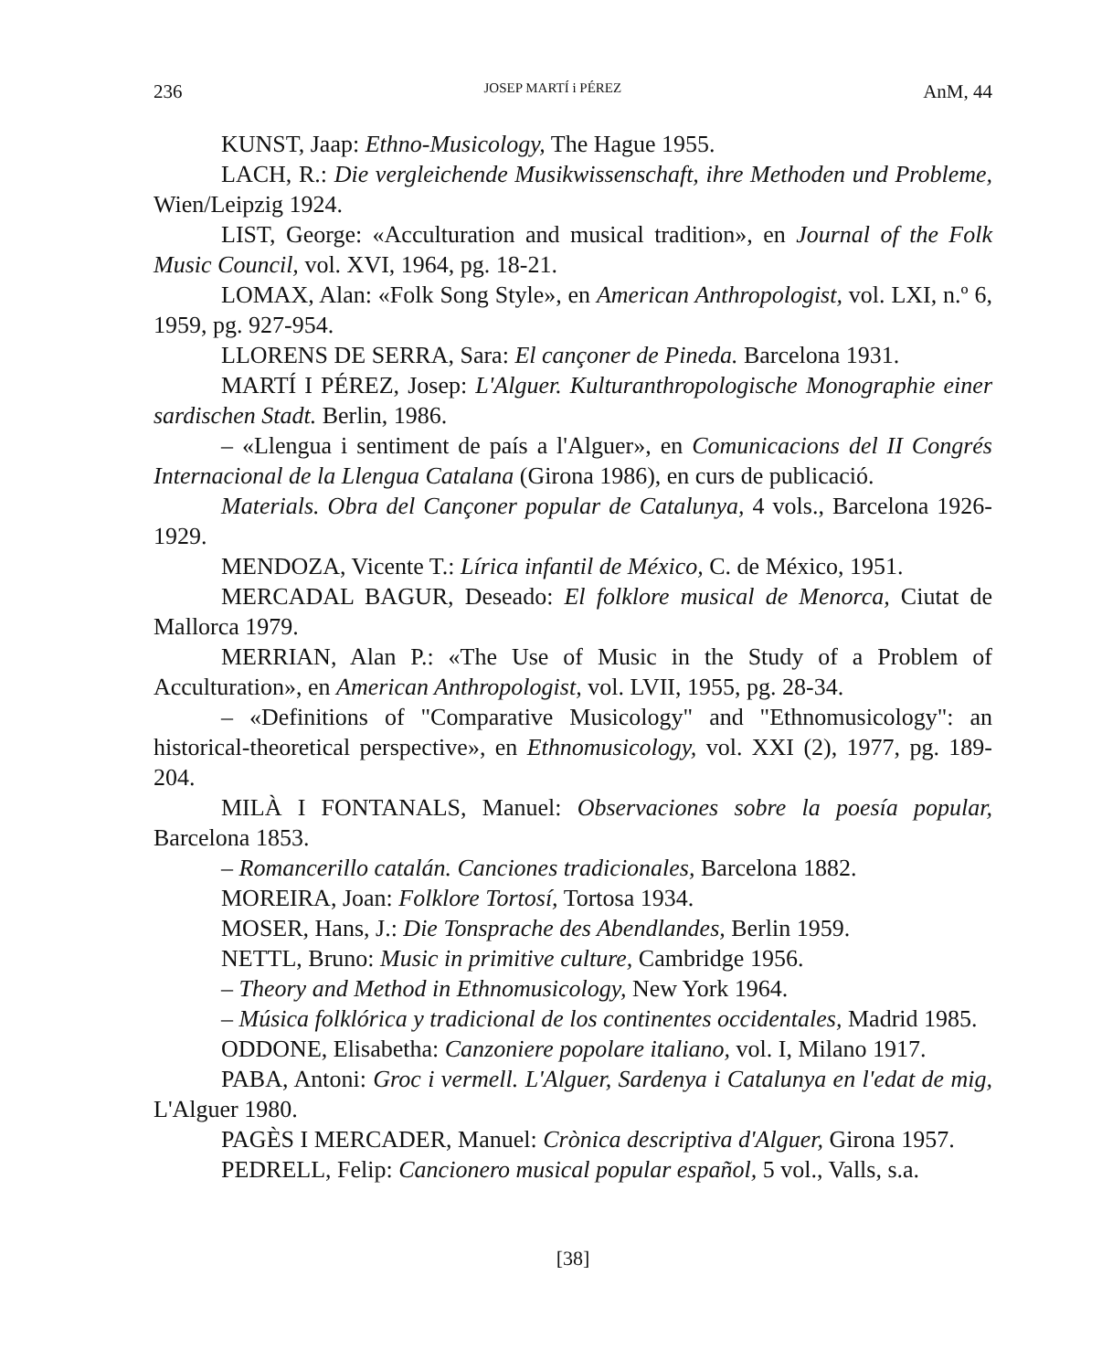236 JOSEP MARTÍ i PÉREZ AnM, 44
KUNST, Jaap: Ethno-Musicology, The Hague 1955.
LACH, R.: Die vergleichende Musikwissenschaft, ihre Methoden und Probleme, Wien/Leipzig 1924.
LIST, George: «Acculturation and musical tradition», en Journal of the Folk Music Council, vol. XVI, 1964, pg. 18-21.
LOMAX, Alan: «Folk Song Style», en American Anthropologist, vol. LXI, n.º 6, 1959, pg. 927-954.
LLORENS DE SERRA, Sara: El cançoner de Pineda. Barcelona 1931.
MARTÍ I PÉREZ, Josep: L'Alguer. Kulturanthropologische Monographie einer sardischen Stadt. Berlin, 1986.
– «Llengua i sentiment de país a l'Alguer», en Comunicacions del II Congrés Internacional de la Llengua Catalana (Girona 1986), en curs de publicació.
Materials. Obra del Cançoner popular de Catalunya, 4 vols., Barcelona 1926-1929.
MENDOZA, Vicente T.: Lírica infantil de México, C. de México, 1951.
MERCADAL BAGUR, Deseado: El folklore musical de Menorca, Ciutat de Mallorca 1979.
MERRIAN, Alan P.: «The Use of Music in the Study of a Problem of Acculturation», en American Anthropologist, vol. LVII, 1955, pg. 28-34.
– «Definitions of "Comparative Musicology" and "Ethnomusicology": an historical-theoretical perspective», en Ethnomusicology, vol. XXI (2), 1977, pg. 189-204.
MILÀ I FONTANALS, Manuel: Observaciones sobre la poesía popular, Barcelona 1853.
– Romancerillo catalán. Canciones tradicionales, Barcelona 1882.
MOREIRA, Joan: Folklore Tortosí, Tortosa 1934.
MOSER, Hans, J.: Die Tonsprache des Abendlandes, Berlin 1959.
NETTL, Bruno: Music in primitive culture, Cambridge 1956.
– Theory and Method in Ethnomusicology, New York 1964.
– Música folklórica y tradicional de los continentes occidentales, Madrid 1985.
ODDONE, Elisabetha: Canzoniere popolare italiano, vol. I, Milano 1917.
PABA, Antoni: Groc i vermell. L'Alguer, Sardenya i Catalunya en l'edat de mig, L'Alguer 1980.
PAGÈS I MERCADER, Manuel: Crònica descriptiva d'Alguer, Girona 1957.
PEDRELL, Felip: Cancionero musical popular español, 5 vol., Valls, s.a.
[38]